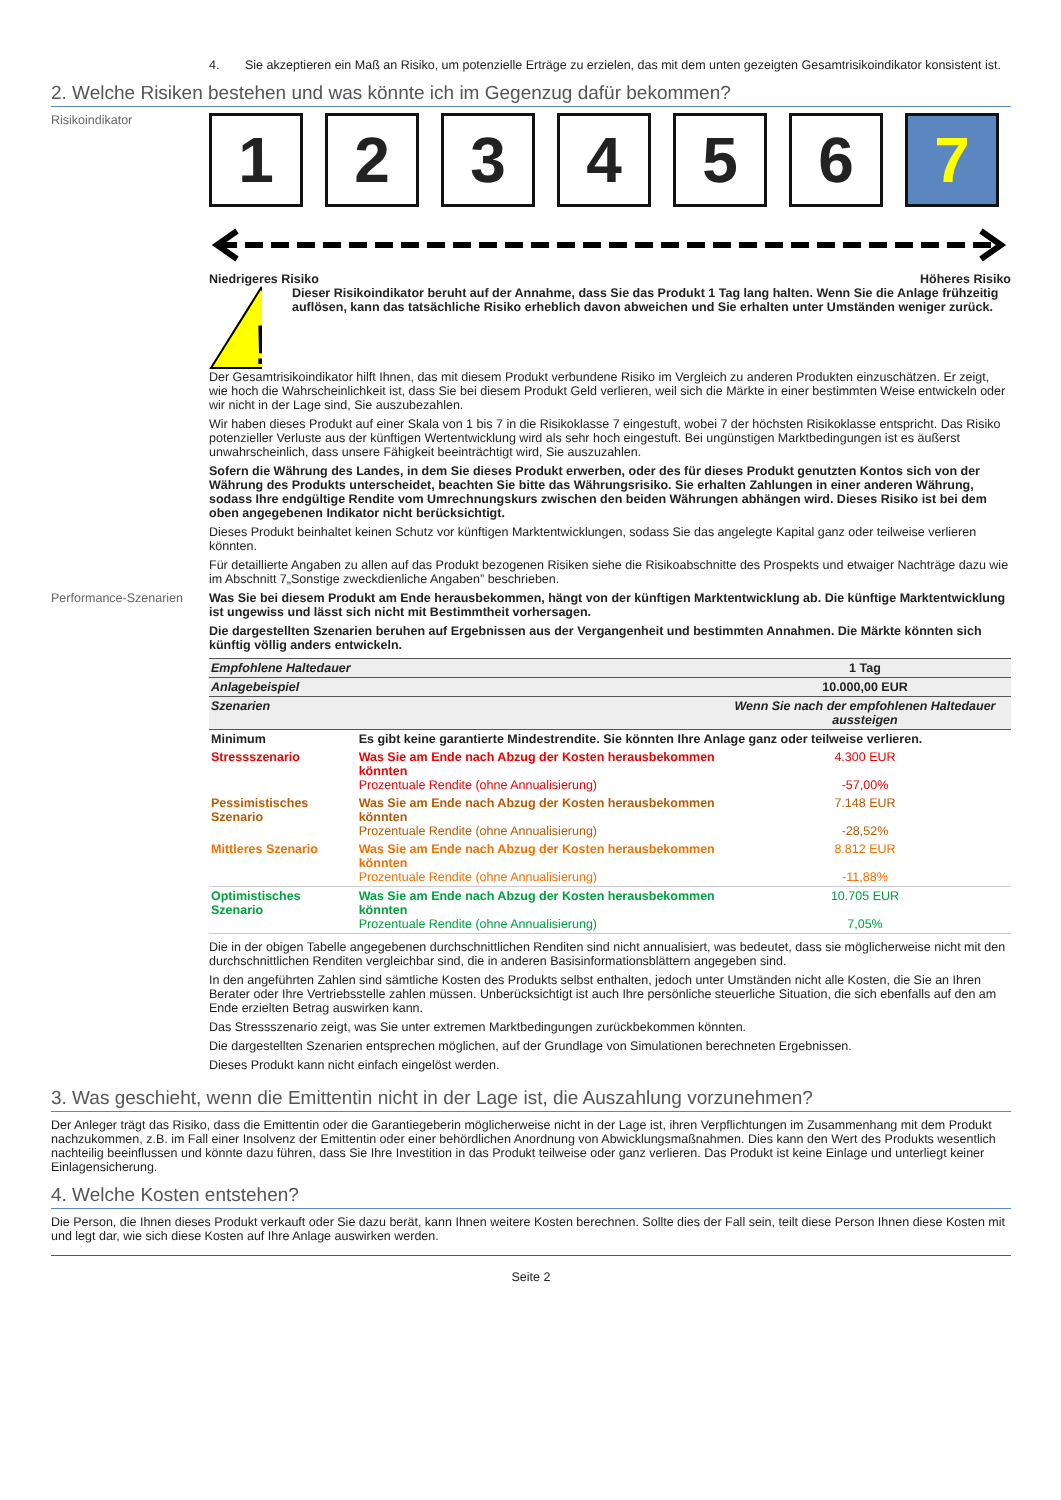4. Sie akzeptieren ein Maß an Risiko, um potenzielle Erträge zu erzielen, das mit dem unten gezeigten Gesamtrisikoindikator konsistent ist.
2. Welche Risiken bestehen und was könnte ich im Gegenzug dafür bekommen?
Risikoindikator
1 2 3 4 5 6 7
Niedrigeres Risiko Höheres Risiko
!
Dieser Risikoindikator beruht auf der Annahme, dass Sie das Produkt 1 Tag lang halten. Wenn Sie die Anlage frühzeitig auflösen, kann das tatsächliche Risiko erheblich davon abweichen und Sie erhalten unter Umständen weniger zurück.
Der Gesamtrisikoindikator hilft Ihnen, das mit diesem Produkt verbundene Risiko im Vergleich zu anderen Produkten einzuschätzen. Er zeigt, wie hoch die Wahrscheinlichkeit ist, dass Sie bei diesem Produkt Geld verlieren, weil sich die Märkte in einer bestimmten Weise entwickeln oder wir nicht in der Lage sind, Sie auszubezahlen.
Wir haben dieses Produkt auf einer Skala von 1 bis 7 in die Risikoklasse 7 eingestuft, wobei 7 der höchsten Risikoklasse entspricht. Das Risiko potenzieller Verluste aus der künftigen Wertentwicklung wird als sehr hoch eingestuft. Bei ungünstigen Marktbedingungen ist es äußerst unwahrscheinlich, dass unsere Fähigkeit beeinträchtigt wird, Sie auszuzahlen.
Sofern die Währung des Landes, in dem Sie dieses Produkt erwerben, oder des für dieses Produkt genutzten Kontos sich von der Währung des Produkts unterscheidet, beachten Sie bitte das Währungsrisiko. Sie erhalten Zahlungen in einer anderen Währung, sodass Ihre endgültige Rendite vom Umrechnungskurs zwischen den beiden Währungen abhängen wird. Dieses Risiko ist bei dem oben angegebenen Indikator nicht berücksichtigt.
Dieses Produkt beinhaltet keinen Schutz vor künftigen Marktentwicklungen, sodass Sie das angelegte Kapital ganz oder teilweise verlieren könnten.
Für detaillierte Angaben zu allen auf das Produkt bezogenen Risiken siehe die Risikoabschnitte des Prospekts und etwaiger Nachträge dazu wie im Abschnitt 7„Sonstige zweckdienliche Angaben” beschrieben.
Performance-Szenarien Was Sie bei diesem Produkt am Ende herausbekommen, hängt von der künftigen Marktentwicklung ab. Die künftige Marktentwicklung ist ungewiss und lässt sich nicht mit Bestimmtheit vorhersagen.
Die dargestellten Szenarien beruhen auf Ergebnissen aus der Vergangenheit und bestimmten Annahmen. Die Märkte könnten sich künftig völlig anders entwickeln.
| Empfohlene Haltedauer | | 1 Tag |
| Anlagebeispiel | | 10.000,00 EUR |
| Szenarien | | Wenn Sie nach der empfohlenen Haltedauer aussteigen |
| Minimum | Es gibt keine garantierte Mindestrendite. Sie könnten Ihre Anlage ganz oder teilweise verlieren. | |
| Stressszenario | Was Sie am Ende nach Abzug der Kosten herausbekommen könnten Prozentuale Rendite (ohne Annualisierung) | 4.300 EUR -57,00% |
| Pessimistisches Szenario | Was Sie am Ende nach Abzug der Kosten herausbekommen könnten Prozentuale Rendite (ohne Annualisierung) | 7.148 EUR -28,52% |
| Mittleres Szenario | Was Sie am Ende nach Abzug der Kosten herausbekommen könnten Prozentuale Rendite (ohne Annualisierung) | 8.812 EUR -11,88% |
| Optimistisches Szenario | Was Sie am Ende nach Abzug der Kosten herausbekommen könnten Prozentuale Rendite (ohne Annualisierung) | 10.705 EUR 7,05% |
Die in der obigen Tabelle angegebenen durchschnittlichen Renditen sind nicht annualisiert, was bedeutet, dass sie möglicherweise nicht mit den durchschnittlichen Renditen vergleichbar sind, die in anderen Basisinformationsblättern angegeben sind.
In den angeführten Zahlen sind sämtliche Kosten des Produkts selbst enthalten, jedoch unter Umständen nicht alle Kosten, die Sie an Ihren Berater oder Ihre Vertriebsstelle zahlen müssen. Unberücksichtigt ist auch Ihre persönliche steuerliche Situation, die sich ebenfalls auf den am Ende erzielten Betrag auswirken kann.
Das Stressszenario zeigt, was Sie unter extremen Marktbedingungen zurückbekommen könnten.
Die dargestellten Szenarien entsprechen möglichen, auf der Grundlage von Simulationen berechneten Ergebnissen.
Dieses Produkt kann nicht einfach eingelöst werden.
3. Was geschieht, wenn die Emittentin nicht in der Lage ist, die Auszahlung vorzunehmen?
Der Anleger trägt das Risiko, dass die Emittentin oder die Garantiegeberin möglicherweise nicht in der Lage ist, ihren Verpflichtungen im Zusammenhang mit dem Produkt nachzukommen, z.B. im Fall einer Insolvenz der Emittentin oder einer behördlichen Anordnung von Abwicklungsmaßnahmen. Dies kann den Wert des Produkts wesentlich nachteilig beeinflussen und könnte dazu führen, dass Sie Ihre Investition in das Produkt teilweise oder ganz verlieren. Das Produkt ist keine Einlage und unterliegt keiner Einlagensicherung.
4. Welche Kosten entstehen?
Die Person, die Ihnen dieses Produkt verkauft oder Sie dazu berät, kann Ihnen weitere Kosten berechnen. Sollte dies der Fall sein, teilt diese Person Ihnen diese Kosten mit und legt dar, wie sich diese Kosten auf Ihre Anlage auswirken werden.
Seite 2